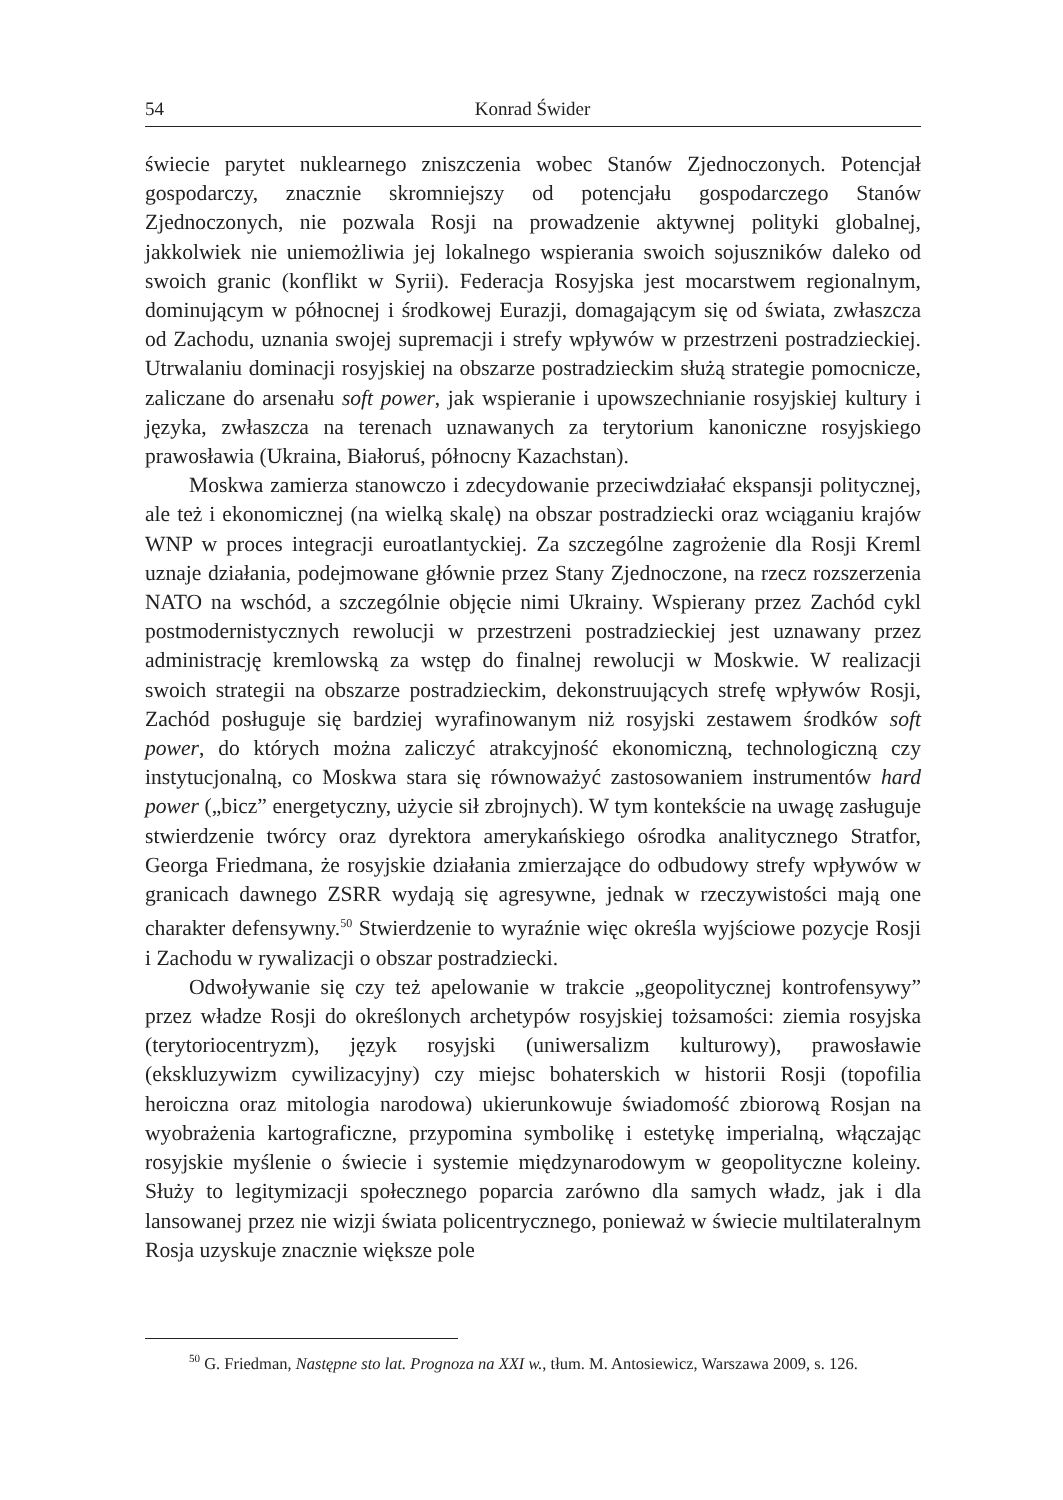54 Konrad Świder
świecie parytet nuklearnego zniszczenia wobec Stanów Zjednoczonych. Potencjał gospodarczy, znacznie skromniejszy od potencjału gospodarczego Stanów Zjednoczonych, nie pozwala Rosji na prowadzenie aktywnej polityki globalnej, jakkolwiek nie uniemożliwia jej lokalnego wspierania swoich sojuszników daleko od swoich granic (konflikt w Syrii). Federacja Rosyjska jest mocarstwem regionalnym, dominującym w północnej i środkowej Eurazji, domagającym się od świata, zwłaszcza od Zachodu, uznania swojej supremacji i strefy wpływów w przestrzeni postradzieckiej. Utrwalaniu dominacji rosyjskiej na obszarze postradzieckim służą strategie pomocnicze, zaliczane do arsenału soft power, jak wspieranie i upowszechnianie rosyjskiej kultury i języka, zwłaszcza na terenach uznawanych za terytorium kanoniczne rosyjskiego prawosławia (Ukraina, Białoruś, północny Kazachstan).
Moskwa zamierza stanowczo i zdecydowanie przeciwdziałać ekspansji politycznej, ale też i ekonomicznej (na wielką skalę) na obszar postradziecki oraz wciąganiu krajów WNP w proces integracji euroatlantyckiej. Za szczególne zagrożenie dla Rosji Kreml uznaje działania, podejmowane głównie przez Stany Zjednoczone, na rzecz rozszerzenia NATO na wschód, a szczególnie objęcie nimi Ukrainy. Wspierany przez Zachód cykl postmodernistycznych rewolucji w przestrzeni postradzieckiej jest uznawany przez administrację kremlowską za wstęp do finalnej rewolucji w Moskwie. W realizacji swoich strategii na obszarze postradzieckim, dekonstruujących strefę wpływów Rosji, Zachód posługuje się bardziej wyrafinowanym niż rosyjski zestawem środków soft power, do których można zaliczyć atrakcyjność ekonomiczną, technologiczną czy instytucjonalną, co Moskwa stara się równoważyć zastosowaniem instrumentów hard power („bicz” energetyczny, użycie sił zbrojnych). W tym kontekście na uwagę zasługuje stwierdzenie twórcy oraz dyrektora amerykańskiego ośrodka analitycznego Stratfor, Georga Friedmana, że rosyjskie działania zmierzające do odbudowy strefy wpływów w granicach dawnego ZSRR wydają się agresywne, jednak w rzeczywistości mają one charakter defensywny.<sup>50</sup> Stwierdzenie to wyraźnie więc określa wyjściowe pozycje Rosji i Zachodu w rywalizacji o obszar postradziecki.
Odwoływanie się czy też apelowanie w trakcie „geopolitycznej kontrofensywy” przez władze Rosji do określonych archetypów rosyjskiej tożsamości: ziemia rosyjska (terytoriocentryzm), język rosyjski (uniwersalizm kulturowy), prawosławie (ekskluzywizm cywilizacyjny) czy miejsc bohaterskich w historii Rosji (topofilia heroiczna oraz mitologia narodowa) ukierunkowuje świadomość zbiorową Rosjan na wyobrażenia kartograficzne, przypomina symbolikę i estetykę imperialną, włączając rosyjskie myślenie o świecie i systemie międzynarodowym w geopolityczne koleiny. Służy to legitymizacji społecznego poparcia zarówno dla samych władz, jak i dla lansowanej przez nie wizji świata policentrycznego, ponieważ w świecie multilateralnym Rosja uzyskuje znacznie większe pole
<sup>50</sup> G. Friedman, Następne sto lat. Prognoza na XXI w., tłum. M. Antosiewicz, Warszawa 2009, s. 126.